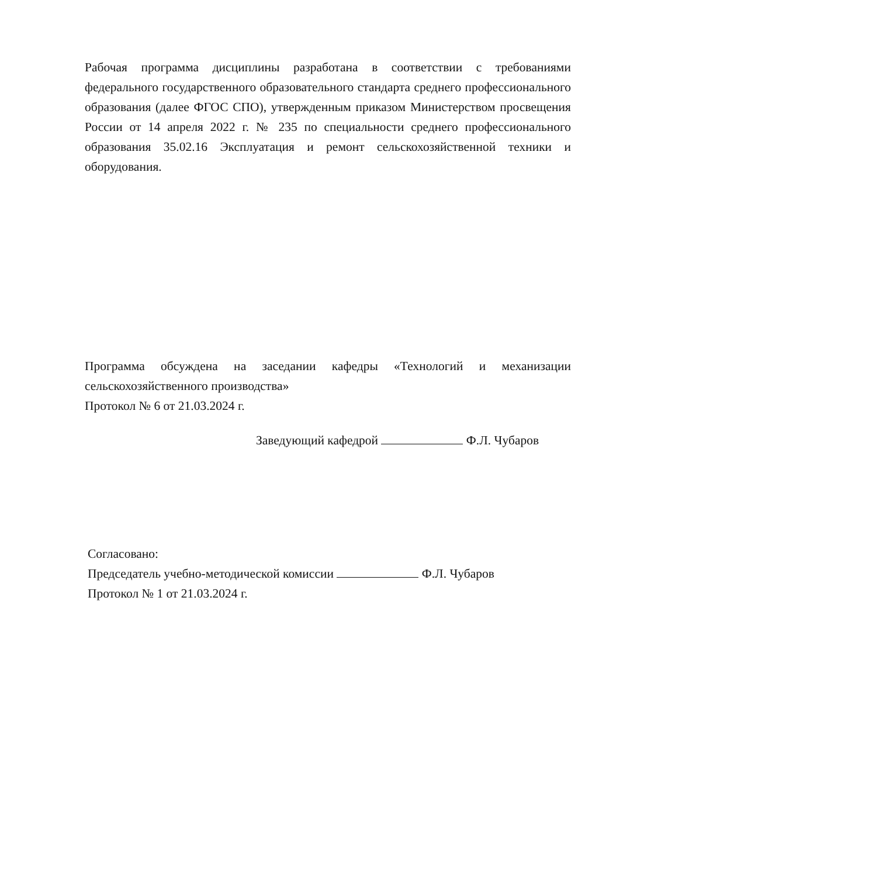Рабочая программа дисциплины разработана в соответствии с требованиями федерального государственного образовательного стандарта среднего профессионального образования (далее ФГОС СПО), утвержденным приказом Министерством просвещения России от 14 апреля 2022 г. № 235 по специальности среднего профессионального образования 35.02.16 Эксплуатация и ремонт сельскохозяйственной техники и оборудования.
Программа обсуждена на заседании кафедры «Технологий и механизации сельскохозяйственного производства»
Протокол № 6 от 21.03.2024 г.
Заведующий кафедрой Ф.Л. Чубаров
Согласовано:
Председатель учебно-методической комиссии Ф.Л. Чубаров
Протокол № 1 от 21.03.2024 г.